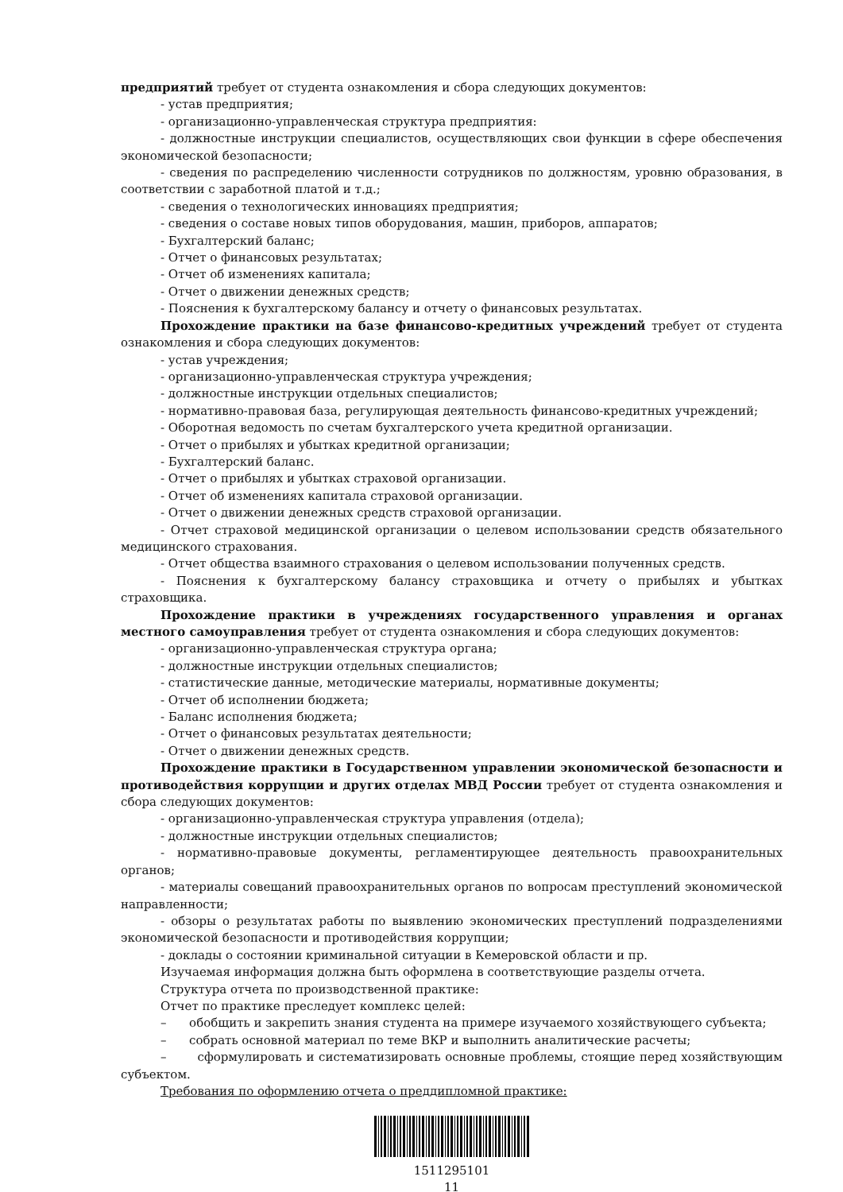предприятий требует от студента ознакомления и сбора следующих документов:
- устав предприятия;
- организационно-управленческая структура предприятия:
- должностные инструкции специалистов, осуществляющих свои функции в сфере обеспечения экономической безопасности;
- сведения по распределению численности сотрудников по должностям, уровню образования, в соответствии с заработной платой и т.д.;
- сведения о технологических инновациях предприятия;
- сведения о составе новых типов оборудования, машин, приборов, аппаратов;
- Бухгалтерский баланс;
- Отчет о финансовых результатах;
- Отчет об изменениях капитала;
- Отчет о движении денежных средств;
- Пояснения к бухгалтерскому балансу и отчету о финансовых результатах.
Прохождение практики на базе финансово-кредитных учреждений требует от студента ознакомления и сбора следующих документов:
- устав учреждения;
- организационно-управленческая структура учреждения;
- должностные инструкции отдельных специалистов;
- нормативно-правовая база, регулирующая деятельность финансово-кредитных учреждений;
- Оборотная ведомость по счетам бухгалтерского учета кредитной организации.
- Отчет о прибылях и убытках кредитной организации;
- Бухгалтерский баланс.
- Отчет о прибылях и убытках страховой организации.
- Отчет об изменениях капитала страховой организации.
- Отчет о движении денежных средств страховой организации.
- Отчет страховой медицинской организации о целевом использовании средств обязательного медицинского страхования.
- Отчет общества взаимного страхования о целевом использовании полученных средств.
- Пояснения к бухгалтерскому балансу страховщика и отчету о прибылях и убытках страховщика.
Прохождение практики в учреждениях государственного управления и органах местного самоуправления требует от студента ознакомления и сбора следующих документов:
- организационно-управленческая структура органа;
- должностные инструкции отдельных специалистов;
- статистические данные, методические материалы, нормативные документы;
- Отчет об исполнении бюджета;
- Баланс исполнения бюджета;
- Отчет о финансовых результатах деятельности;
- Отчет о движении денежных средств.
Прохождение практики в Государственном управлении экономической безопасности и противодействия коррупции и других отделах МВД России требует от студента ознакомления и сбора следующих документов:
- организационно-управленческая структура управления (отдела);
- должностные инструкции отдельных специалистов;
- нормативно-правовые документы, регламентирующее деятельность правоохранительных органов;
- материалы совещаний правоохранительных органов по вопросам преступлений экономической направленности;
- обзоры о результатах работы по выявлению экономических преступлений подразделениями экономической безопасности и противодействия коррупции;
- доклады о состоянии криминальной ситуации в Кемеровской области и пр.
Изучаемая информация должна быть оформлена в соответствующие разделы отчета.
Структура отчета по производственной практике:
Отчет по практике преследует комплекс целей:
– обобщить и закрепить знания студента на примере изучаемого хозяйствующего субъекта;
– собрать основной материал по теме ВКР и выполнить аналитические расчеты;
– сформулировать и систематизировать основные проблемы, стоящие перед хозяйствующим субъектом.
Требования по оформлению отчета о преддипломной практике:
1511295101
11